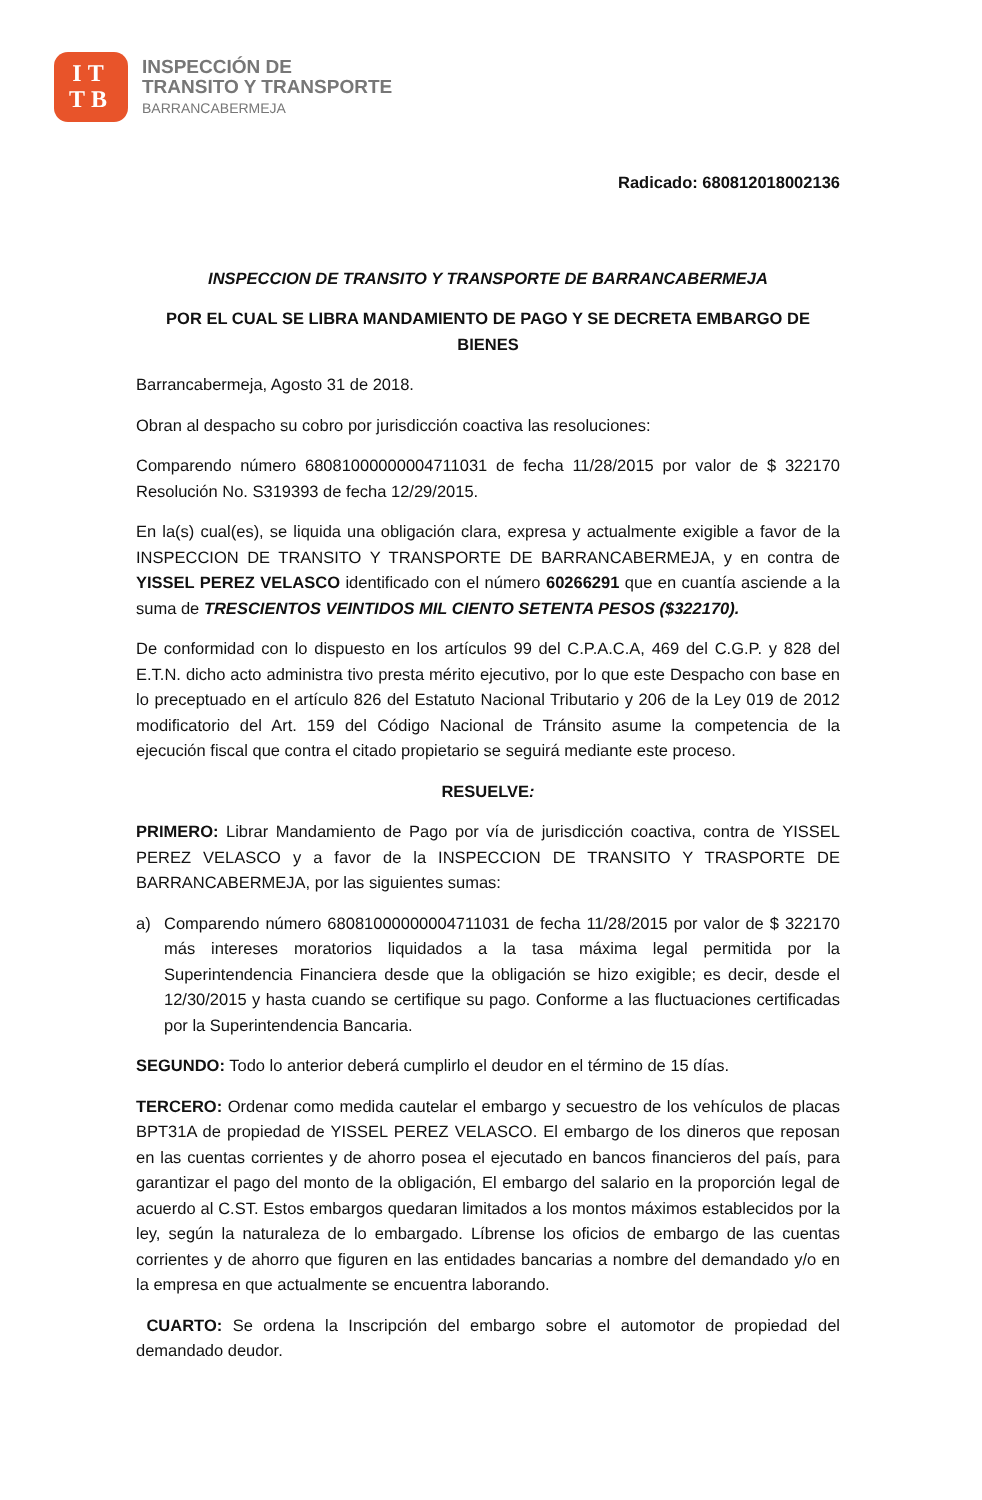IT
TB
INSPECCIÓN DE
TRANSITO Y TRANSPORTE
BARRANCABERMEJA
Radicado: 680812018002136
INSPECCION DE TRANSITO Y TRANSPORTE DE BARRANCABERMEJA
POR EL CUAL SE LIBRA MANDAMIENTO DE PAGO Y SE DECRETA EMBARGO DE BIENES
Barrancabermeja, Agosto 31 de 2018.
Obran al despacho su cobro por jurisdicción coactiva las resoluciones:
Comparendo número 68081000000004711031 de fecha 11/28/2015 por valor de $ 322170 Resolución No. S319393 de fecha 12/29/2015.
En la(s) cual(es), se liquida una obligación clara, expresa y actualmente exigible a favor de la INSPECCION DE TRANSITO Y TRANSPORTE DE BARRANCABERMEJA, y en contra de YISSEL PEREZ VELASCO identificado con el número 60266291 que en cuantía asciende a la suma de TRESCIENTOS VEINTIDOS MIL CIENTO SETENTA PESOS ($322170).
De conformidad con lo dispuesto en los artículos 99 del C.P.A.C.A, 469 del C.G.P. y 828 del E.T.N. dicho acto administra tivo presta mérito ejecutivo, por lo que este Despacho con base en lo preceptuado en el artículo 826 del Estatuto Nacional Tributario y 206 de la Ley 019 de 2012 modificatorio del Art. 159 del Código Nacional de Tránsito asume la competencia de la ejecución fiscal que contra el citado propietario se seguirá mediante este proceso.
RESUELVE:
PRIMERO: Librar Mandamiento de Pago por vía de jurisdicción coactiva, contra de YISSEL PEREZ VELASCO y a favor de la INSPECCION DE TRANSITO Y TRASPORTE DE BARRANCABERMEJA, por las siguientes sumas:
a) Comparendo número 68081000000004711031 de fecha 11/28/2015 por valor de $ 322170 más intereses moratorios liquidados a la tasa máxima legal permitida por la Superintendencia Financiera desde que la obligación se hizo exigible; es decir, desde el 12/30/2015 y hasta cuando se certifique su pago. Conforme a las fluctuaciones certificadas por la Superintendencia Bancaria.
SEGUNDO: Todo lo anterior deberá cumplirlo el deudor en el término de 15 días.
TERCERO: Ordenar como medida cautelar el embargo y secuestro de los vehículos de placas BPT31A de propiedad de YISSEL PEREZ VELASCO. El embargo de los dineros que reposan en las cuentas corrientes y de ahorro posea el ejecutado en bancos financieros del país, para garantizar el pago del monto de la obligación, El embargo del salario en la proporción legal de acuerdo al C.ST. Estos embargos quedaran limitados a los montos máximos establecidos por la ley, según la naturaleza de lo embargado. Líbrense los oficios de embargo de las cuentas corrientes y de ahorro que figuren en las entidades bancarias a nombre del demandado y/o en la empresa en que actualmente se encuentra laborando.
CUARTO: Se ordena la Inscripción del embargo sobre el automotor de propiedad del demandado deudor.